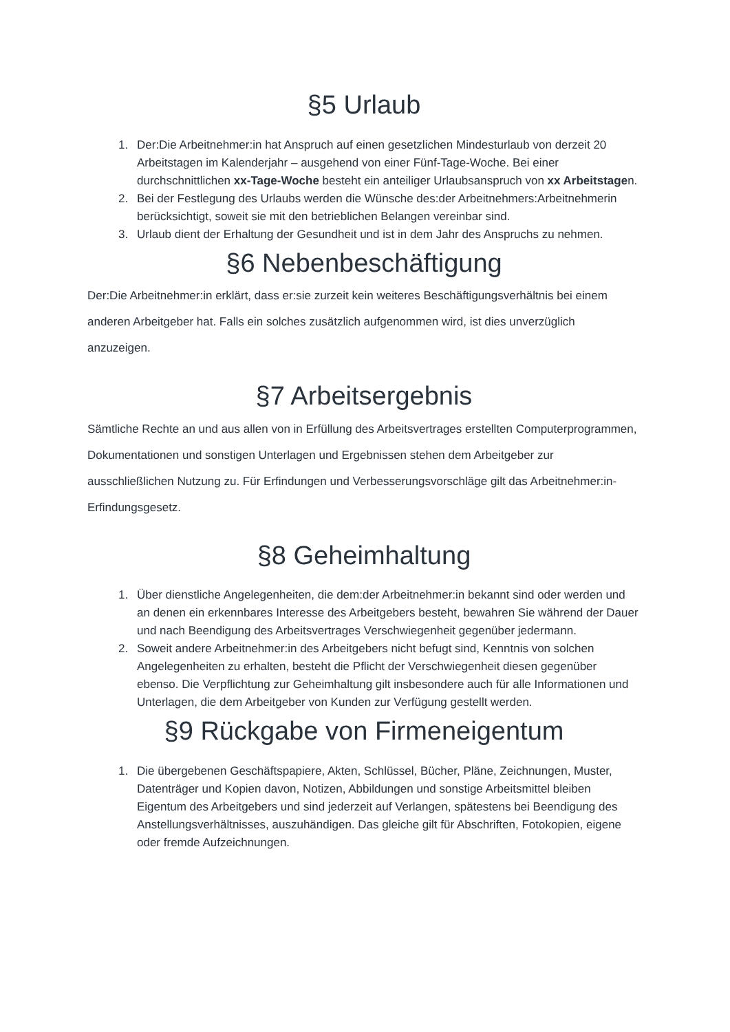§5 Urlaub
1. Der:Die Arbeitnehmer:in hat Anspruch auf einen gesetzlichen Mindesturlaub von derzeit 20 Arbeitstagen im Kalenderjahr – ausgehend von einer Fünf-Tage-Woche. Bei einer durchschnittlichen xx-Tage-Woche besteht ein anteiliger Urlaubsanspruch von xx Arbeitstagen.
2. Bei der Festlegung des Urlaubs werden die Wünsche des:der Arbeitnehmers:Arbeitnehmerin berücksichtigt, soweit sie mit den betrieblichen Belangen vereinbar sind.
3. Urlaub dient der Erhaltung der Gesundheit und ist in dem Jahr des Anspruchs zu nehmen.
§6 Nebenbeschäftigung
Der:Die Arbeitnehmer:in erklärt, dass er:sie zurzeit kein weiteres Beschäftigungsverhältnis bei einem anderen Arbeitgeber hat. Falls ein solches zusätzlich aufgenommen wird, ist dies unverzüglich anzuzeigen.
§7 Arbeitsergebnis
Sämtliche Rechte an und aus allen von in Erfüllung des Arbeitsvertrages erstellten Computerprogrammen, Dokumentationen und sonstigen Unterlagen und Ergebnissen stehen dem Arbeitgeber zur ausschließlichen Nutzung zu. Für Erfindungen und Verbesserungsvorschläge gilt das Arbeitnehmer:in-Erfindungsgesetz.
§8 Geheimhaltung
1. Über dienstliche Angelegenheiten, die dem:der Arbeitnehmer:in bekannt sind oder werden und an denen ein erkennbares Interesse des Arbeitgebers besteht, bewahren Sie während der Dauer und nach Beendigung des Arbeitsvertrages Verschwiegenheit gegenüber jedermann.
2. Soweit andere Arbeitnehmer:in des Arbeitgebers nicht befugt sind, Kenntnis von solchen Angelegenheiten zu erhalten, besteht die Pflicht der Verschwiegenheit diesen gegenüber ebenso. Die Verpflichtung zur Geheimhaltung gilt insbesondere auch für alle Informationen und Unterlagen, die dem Arbeitgeber von Kunden zur Verfügung gestellt werden.
§9 Rückgabe von Firmeneigentum
1. Die übergebenen Geschäftspapiere, Akten, Schlüssel, Bücher, Pläne, Zeichnungen, Muster, Datenträger und Kopien davon, Notizen, Abbildungen und sonstige Arbeitsmittel bleiben Eigentum des Arbeitgebers und sind jederzeit auf Verlangen, spätestens bei Beendigung des Anstellungsverhältnisses, auszuhändigen. Das gleiche gilt für Abschriften, Fotokopien, eigene oder fremde Aufzeichnungen.